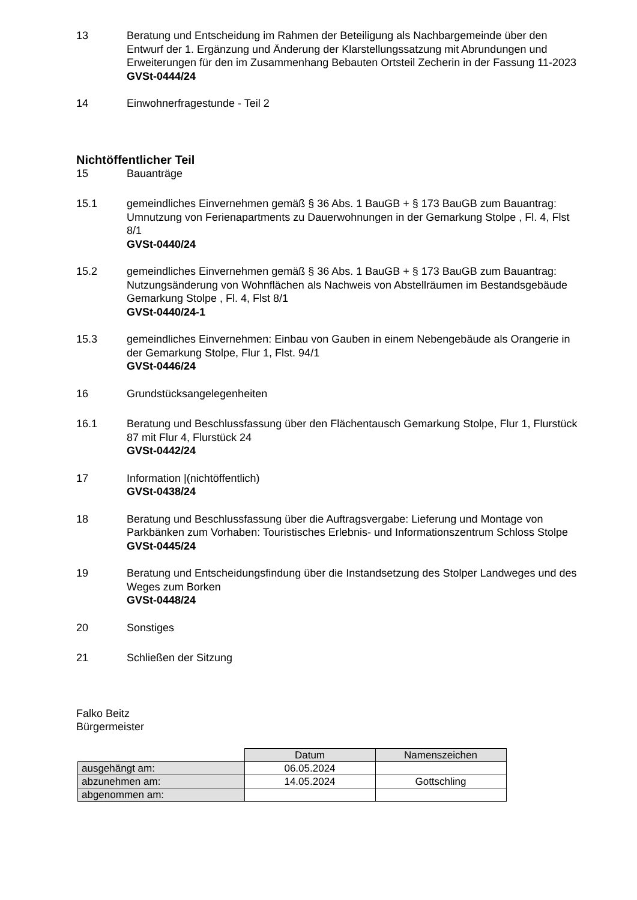13 Beratung und Entscheidung im Rahmen der Beteiligung als Nachbargemeinde über den Entwurf der 1. Ergänzung und Änderung der Klarstellungssatzung mit Abrundungen und Erweiterungen für den im Zusammenhang Bebauten Ortsteil Zecherin in der Fassung 11-2023
GVSt-0444/24
14 Einwohnerfragestunde - Teil 2
Nichtöffentlicher Teil
15 Bauanträge
15.1 gemeindliches Einvernehmen gemäß § 36 Abs. 1 BauGB + § 173 BauGB zum Bauantrag: Umnutzung von Ferienapartments zu Dauerwohnungen in der Gemarkung Stolpe , Fl. 4, Flst 8/1
GVSt-0440/24
15.2 gemeindliches Einvernehmen gemäß § 36 Abs. 1 BauGB + § 173 BauGB zum Bauantrag: Nutzungsänderung von Wohnflächen als Nachweis von Abstellräumen im Bestandsgebäude Gemarkung Stolpe , Fl. 4, Flst 8/1
GVSt-0440/24-1
15.3 gemeindliches Einvernehmen: Einbau von Gauben in einem Nebengebäude als Orangerie in der Gemarkung Stolpe, Flur 1, Flst. 94/1
GVSt-0446/24
16 Grundstücksangelegenheiten
16.1 Beratung und Beschlussfassung über den Flächentausch Gemarkung Stolpe, Flur 1, Flurstück 87 mit Flur 4, Flurstück 24
GVSt-0442/24
17 Information |(nichtöffentlich)
GVSt-0438/24
18 Beratung und Beschlussfassung über die Auftragsvergabe: Lieferung und Montage von Parkbänken zum Vorhaben: Touristisches Erlebnis- und Informationszentrum Schloss Stolpe
GVSt-0445/24
19 Beratung und Entscheidungsfindung über die Instandsetzung des Stolper Landweges und des Weges zum Borken
GVSt-0448/24
20 Sonstiges
21 Schließen der Sitzung
Falko Beitz
Bürgermeister
| | Datum | Namenszeichen |
| ausgehängt am: | 06.05.2024 | |
| abzunehmen am: | 14.05.2024 | Gottschling |
| abgenommen am: | | |